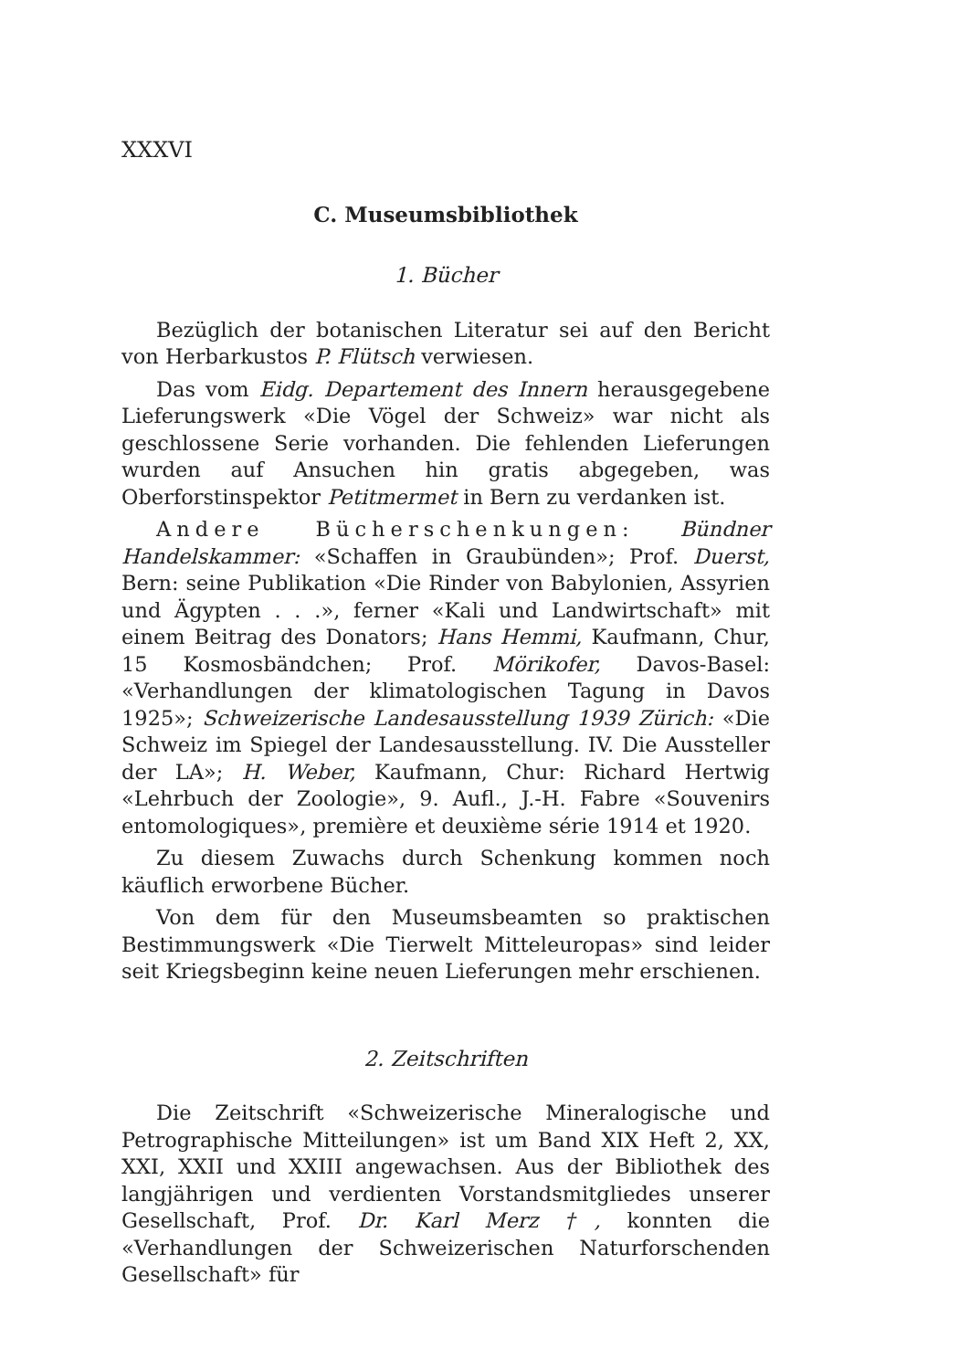XXXVI
C. Museumsbibliothek
1. Bücher
Bezüglich der botanischen Literatur sei auf den Bericht von Herbarkustos P. Flütsch verwiesen.
Das vom Eidg. Departement des Innern herausgegebene Lieferungswerk «Die Vögel der Schweiz» war nicht als geschlossene Serie vorhanden. Die fehlenden Lieferungen wurden auf Ansuchen hin gratis abgegeben, was Oberforstinspektor Petitmermet in Bern zu verdanken ist.
Andere Bücherschenkungen: Bündner Handelskammer: «Schaffen in Graubünden»; Prof. Duerst, Bern: seine Publikation «Die Rinder von Babylonien, Assyrien und Ägypten . . .», ferner «Kali und Landwirtschaft» mit einem Beitrag des Donators; Hans Hemmi, Kaufmann, Chur, 15 Kosmosbändchen; Prof. Mörikofer, Davos-Basel: «Verhandlungen der klimatologischen Tagung in Davos 1925»; Schweizerische Landesausstellung 1939 Zürich: «Die Schweiz im Spiegel der Landesausstellung. IV. Die Aussteller der LA»; H. Weber, Kaufmann, Chur: Richard Hertwig «Lehrbuch der Zoologie», 9. Aufl., J.-H. Fabre «Souvenirs entomologiques», première et deuxième série 1914 et 1920.
Zu diesem Zuwachs durch Schenkung kommen noch käuflich erworbene Bücher.
Von dem für den Museumsbeamten so praktischen Bestimmungswerk «Die Tierwelt Mitteleuropas» sind leider seit Kriegsbeginn keine neuen Lieferungen mehr erschienen.
2. Zeitschriften
Die Zeitschrift «Schweizerische Mineralogische und Petrographische Mitteilungen» ist um Band XIX Heft 2, XX, XXI, XXII und XXIII angewachsen. Aus der Bibliothek des langjährigen und verdienten Vorstandsmitgliedes unserer Gesellschaft, Prof. Dr. Karl Merz †, konnten die «Verhandlungen der Schweizerischen Naturforschenden Gesellschaft» für